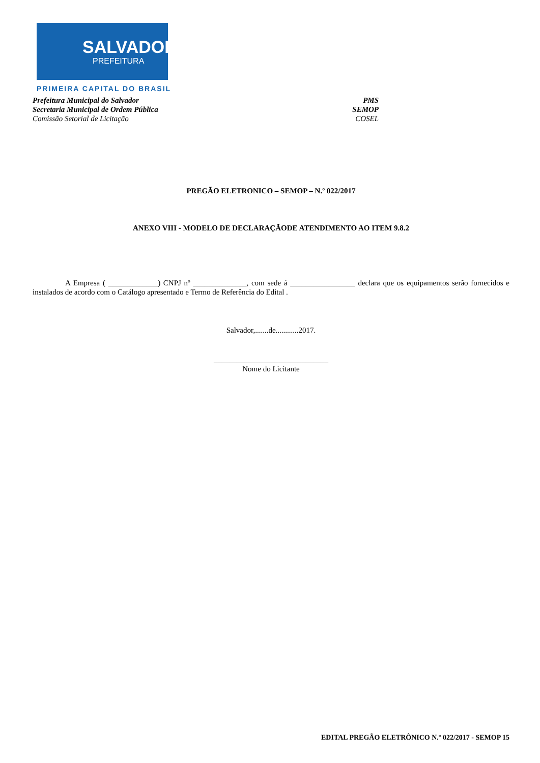SALVADOR
PREFEITURA
PRIMEIRA CAPITAL DO BRASIL
Prefeitura Municipal do Salvador PMS
Secretaria Municipal de Ordem Pública SEMOP
Comissão Setorial de Licitação COSEL
PREGÃO ELETRONICO – SEMOP – N.º 022/2017
ANEXO VIII - MODELO DE DECLARAÇÃODE ATENDIMENTO AO ITEM 9.8.2
A Empresa ( _____________) CNPJ nº ______________, com sede á _________________ declara que os equipamentos serão fornecidos e instalados de acordo com o Catálogo apresentado e Termo de Referência do Edital .
Salvador,.......de............2017.
______________________________
Nome do Licitante
EDITAL PREGÃO ELETRÔNICO N.º 022/2017 - SEMOP 15